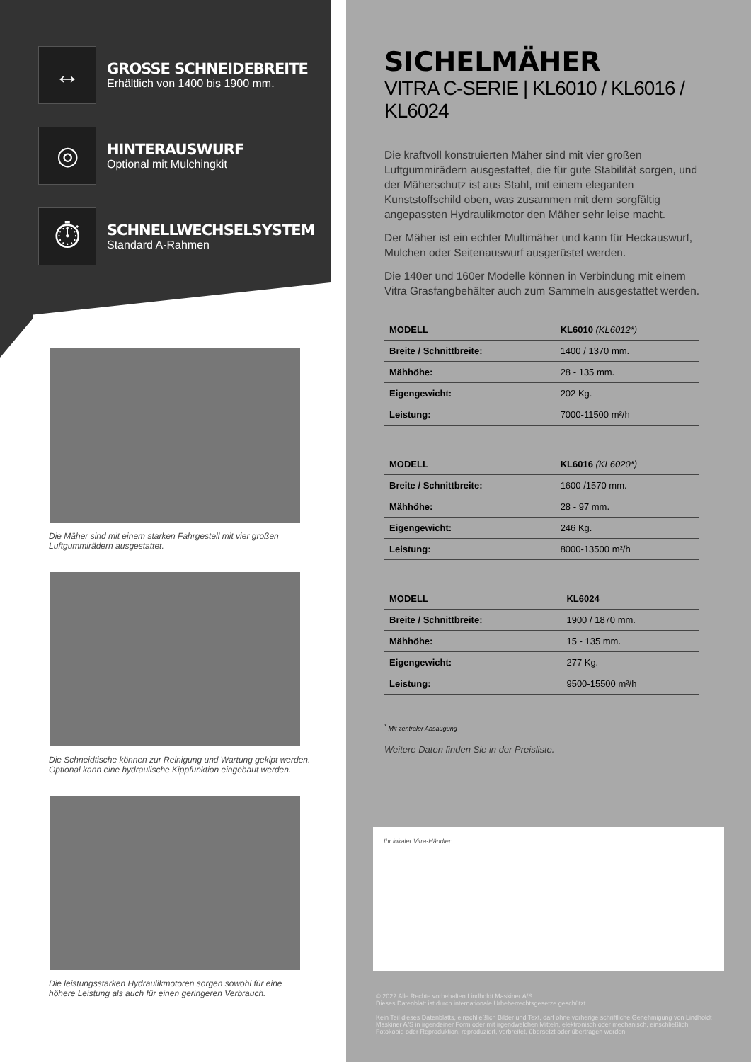↔
GROSSE SCHNEIDEBREITE
Erhältlich von 1400 bis 1900 mm.
◎
HINTERAUSWURF
Optional mit Mulchingkit
⏱
SCHNELLWECHSELSYSTEM
Standard A-Rahmen
Die Mäher sind mit einem starken Fahrgestell mit vier großen Luftgummirädern ausgestattet.
Die Schneidtische können zur Reinigung und Wartung gekipt werden. Optional kann eine hydraulische Kippfunktion eingebaut werden.
Die leistungsstarken Hydraulikmotoren sorgen sowohl für eine höhere Leistung als auch für einen geringeren Verbrauch.
SICHELMÄHER
VITRA C-SERIE | KL6010 / KL6016 / KL6024
Die kraftvoll konstruierten Mäher sind mit vier großen Luftgummirädern ausgestattet, die für gute Stabilität sorgen, und der Mäherschutz ist aus Stahl, mit einem eleganten Kunststoffschild oben, was zusammen mit dem sorgfältig angepassten Hydraulikmotor den Mäher sehr leise macht.
Der Mäher ist ein echter Multimäher und kann für Heckauswurf, Mulchen oder Seitenauswurf ausgerüstet werden.
Die 140er und 160er Modelle können in Verbindung mit einem Vitra Grasfangbehälter auch zum Sammeln ausgestattet werden.
| MODELL | KL6010 (KL6012*) |
| --- | --- |
| Breite / Schnittbreite: | 1400 / 1370 mm. |
| Mähhöhe: | 28 - 135 mm. |
| Eigengewicht: | 202 Kg. |
| Leistung: | 7000-11500 m²/h |
| MODELL | KL6016 (KL6020*) |
| --- | --- |
| Breite / Schnittbreite: | 1600 /1570 mm. |
| Mähhöhe: | 28 - 97 mm. |
| Eigengewicht: | 246 Kg. |
| Leistung: | 8000-13500 m²/h |
| MODELL | KL6024 |
| --- | --- |
| Breite / Schnittbreite: | 1900 / 1870 mm. |
| Mähhöhe: | 15 - 135 mm. |
| Eigengewicht: | 277 Kg. |
| Leistung: | 9500-15500 m²/h |
<sup>*</sup> Mit zentraler Absaugung
Weitere Daten finden Sie in der Preisliste.
Ihr lokaler Vitra-Händler:
© 2022 Alle Rechte vorbehalten Lindholdt Maskiner A/S
Dieses Datenblatt ist durch internationale Urheberrechtsgesetze geschützt.
Kein Teil dieses Datenblatts, einschließlich Bilder und Text, darf ohne vorherige schriftliche Genehmigung von Lindholdt Maskiner A/S in irgendeiner Form oder mit irgendwelchen Mitteln, elektronisch oder mechanisch, einschließlich Fotokopie oder Reproduktion, reproduziert, verbreitet, übersetzt oder übertragen werden.